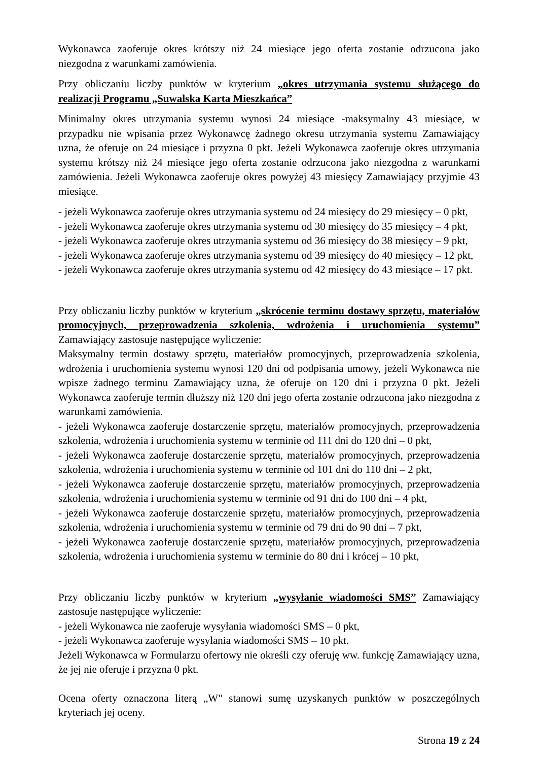Wykonawca zaoferuje okres krótszy niż 24 miesiące jego oferta zostanie odrzucona jako niezgodna z warunkami zamówienia.
Przy obliczaniu liczby punktów w kryterium „okres utrzymania systemu służącego do realizacji Programu „Suwalska Karta Mieszkańca”
Minimalny okres utrzymania systemu wynosi 24 miesiące -maksymalny 43 miesiące, w przypadku nie wpisania przez Wykonawcę żadnego okresu utrzymania systemu Zamawiający uzna, że oferuje on 24 miesiące i przyzna 0 pkt. Jeżeli Wykonawca zaoferuje okres utrzymania systemu krótszy niż 24 miesiące jego oferta zostanie odrzucona jako niezgodna z warunkami zamówienia. Jeżeli Wykonawca zaoferuje okres powyżej 43 miesięcy Zamawiający przyjmie 43 miesiące.
- jeżeli Wykonawca zaoferuje okres utrzymania systemu od 24 miesięcy do 29 miesięcy – 0 pkt,
- jeżeli Wykonawca zaoferuje okres utrzymania systemu od 30 miesięcy do 35 miesięcy – 4 pkt,
- jeżeli Wykonawca zaoferuje okres utrzymania systemu od 36 miesięcy do 38 miesięcy – 9 pkt,
- jeżeli Wykonawca zaoferuje okres utrzymania systemu od 39 miesięcy do 40 miesięcy – 12 pkt,
- jeżeli Wykonawca zaoferuje okres utrzymania systemu od 42 miesięcy do 43 miesiące – 17 pkt.
Przy obliczaniu liczby punktów w kryterium „skrócenie terminu dostawy sprzętu, materiałów promocyjnych, przeprowadzenia szkolenia, wdrożenia i uruchomienia systemu” Zamawiający zastosuje następujące wyliczenie:
Maksymalny termin dostawy sprzętu, materiałów promocyjnych, przeprowadzenia szkolenia, wdrożenia i uruchomienia systemu wynosi 120 dni od podpisania umowy, jeżeli Wykonawca nie wpisze żadnego terminu Zamawiający uzna, że oferuje on 120 dni i przyzna 0 pkt. Jeżeli Wykonawca zaoferuje termin dłuższy niż 120 dni jego oferta zostanie odrzucona jako niezgodna z warunkami zamówienia.
- jeżeli Wykonawca zaoferuje dostarczenie sprzętu, materiałów promocyjnych, przeprowadzenia szkolenia, wdrożenia i uruchomienia systemu w terminie od 111 dni do 120 dni – 0 pkt,
- jeżeli Wykonawca zaoferuje dostarczenie sprzętu, materiałów promocyjnych, przeprowadzenia szkolenia, wdrożenia i uruchomienia systemu w terminie od 101 dni do 110 dni – 2 pkt,
- jeżeli Wykonawca zaoferuje dostarczenie sprzętu, materiałów promocyjnych, przeprowadzenia szkolenia, wdrożenia i uruchomienia systemu w terminie od 91 dni do 100 dni – 4 pkt,
- jeżeli Wykonawca zaoferuje dostarczenie sprzętu, materiałów promocyjnych, przeprowadzenia szkolenia, wdrożenia i uruchomienia systemu w terminie od 79 dni do 90 dni – 7 pkt,
- jeżeli Wykonawca zaoferuje dostarczenie sprzętu, materiałów promocyjnych, przeprowadzenia szkolenia, wdrożenia i uruchomienia systemu w terminie do 80 dni i krócej – 10 pkt,
Przy obliczaniu liczby punktów w kryterium „wysyłanie wiadomości SMS” Zamawiający zastosuje następujące wyliczenie:
- jeżeli Wykonawca nie zaoferuje wysyłania wiadomości SMS – 0 pkt,
- jeżeli Wykonawca zaoferuje wysyłania wiadomości SMS – 10 pkt.
Jeżeli Wykonawca w Formularzu ofertowy nie określi czy oferuję ww. funkcję Zamawiający uzna, że jej nie oferuje i przyzna 0 pkt.
Ocena oferty oznaczona literą „W" stanowi sumę uzyskanych punktów w poszczególnych kryteriach jej oceny.
Strona 19 z 24